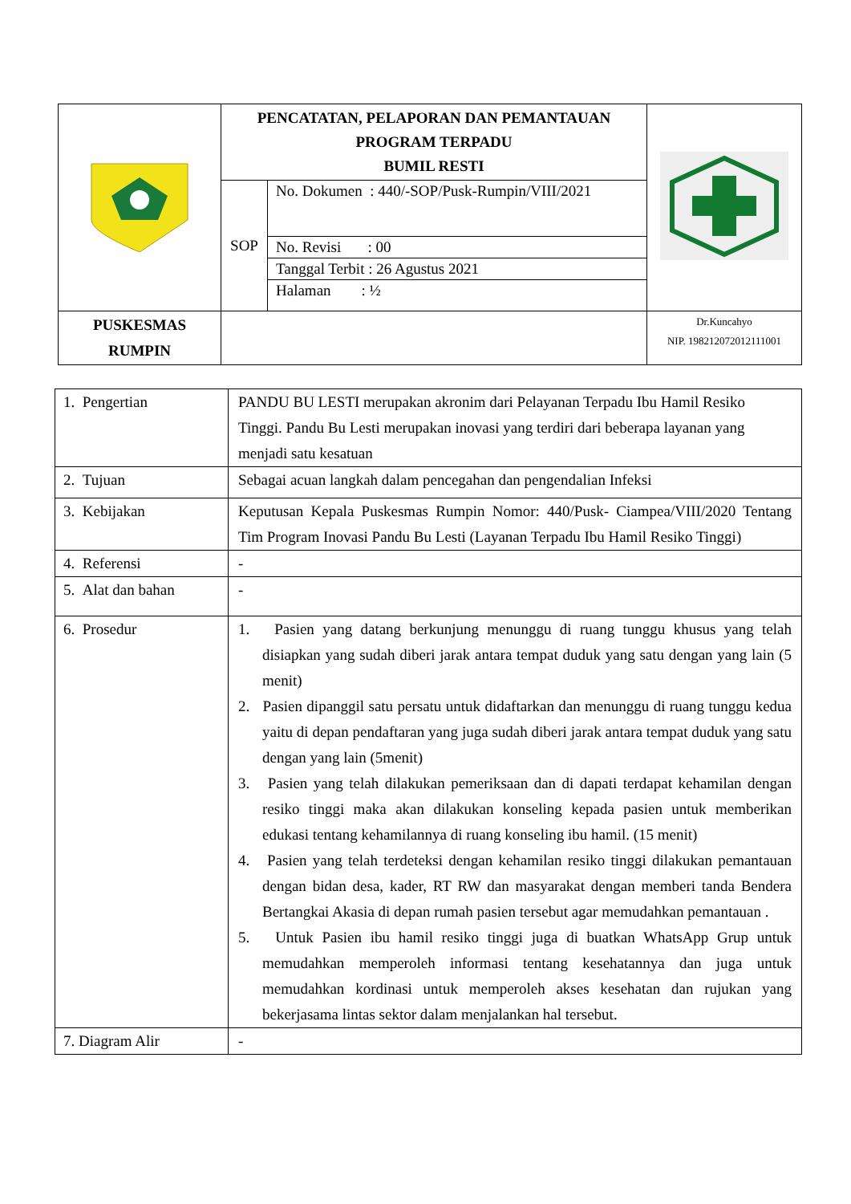| | PENCATATAN, PELAPORAN DAN PEMANTAUAN PROGRAM TERPADU BUMIL RESTI | | |
| | SOP | No. Dokumen : 440/-SOP/Pusk-Rumpin/VIII/2021 | |
| | | No. Revisi : 00 | |
| | | Tanggal Terbit : 26 Agustus 2021 | |
| | | Halaman : ½ | |
| PUSKESMAS RUMPIN | | | Dr.Kuncahyo NIP. 198212072012111001 |
| 1. Pengertian | PANDU BU LESTI merupakan akronim dari Pelayanan Terpadu Ibu Hamil Resiko Tinggi. Pandu Bu Lesti merupakan inovasi yang terdiri dari beberapa layanan yang menjadi satu kesatuan |
| 2. Tujuan | Sebagai acuan langkah dalam pencegahan dan pengendalian Infeksi |
| 3. Kebijakan | Keputusan Kepala Puskesmas Rumpin Nomor: 440/Pusk- Ciampea/VIII/2020 Tentang Tim Program Inovasi Pandu Bu Lesti (Layanan Terpadu Ibu Hamil Resiko Tinggi) |
| 4. Referensi | - |
| 5. Alat dan bahan | - |
| 6. Prosedur | 1. Pasien yang datang berkunjung menunggu di ruang tunggu khusus yang telah disiapkan yang sudah diberi jarak antara tempat duduk yang satu dengan yang lain (5 menit) 2. Pasien dipanggil satu persatu untuk didaftarkan dan menunggu di ruang tunggu kedua yaitu di depan pendaftaran yang juga sudah diberi jarak antara tempat duduk yang satu dengan yang lain (5menit) 3. Pasien yang telah dilakukan pemeriksaan dan di dapati terdapat kehamilan dengan resiko tinggi maka akan dilakukan konseling kepada pasien untuk memberikan edukasi tentang kehamilannya di ruang konseling ibu hamil. (15 menit) 4. Pasien yang telah terdeteksi dengan kehamilan resiko tinggi dilakukan pemantauan dengan bidan desa, kader, RT RW dan masyarakat dengan memberi tanda Bendera Bertangkai Akasia di depan rumah pasien tersebut agar memudahkan pemantauan . 5. Untuk Pasien ibu hamil resiko tinggi juga di buatkan WhatsApp Grup untuk memudahkan memperoleh informasi tentang kesehatannya dan juga untuk memudahkan kordinasi untuk memperoleh akses kesehatan dan rujukan yang bekerjasama lintas sektor dalam menjalankan hal tersebut. |
| 7. Diagram Alir | - |